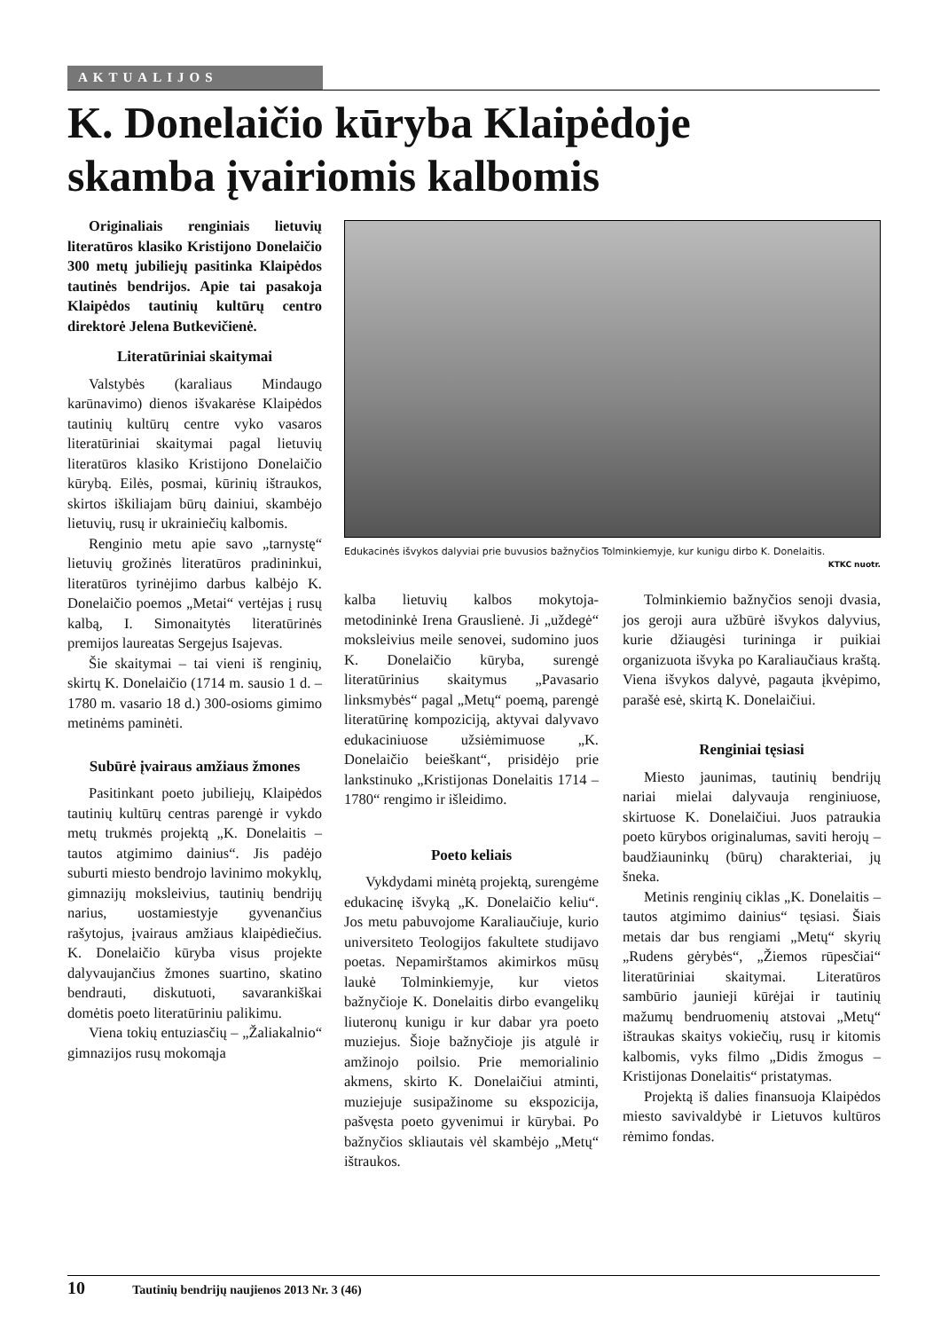AKTUALIJOS
K. Donelaičio kūryba Klaipėdoje
skamba įvairiomis kalbomis
Originaliais renginiais lietuvių literatūros klasiko Kristijono Donelaičio 300 metų jubiliejų pasitinka Klaipėdos tautinės bendrijos. Apie tai pasakoja Klaipėdos tautinių kultūrų centro direktorė Jelena Butkevičienė.
Literatūriniai skaitymai
Valstybės (karaliaus Mindaugo karūnavimo) dienos išvakarėse Klaipėdos tautinių kultūrų centre vyko vasaros literatūriniai skaitymai pagal lietuvių literatūros klasiko Kristijono Donelaičio kūrybą. Eilės, posmai, kūrinių ištraukos, skirtos iškiliajam būrų dainiui, skambėjo lietuvių, rusų ir ukrainiečių kalbomis.
Renginio metu apie savo „tarnystę“ lietuvių grožinės literatūros pradininkui, literatūros tyrinėjimo darbus kalbėjo K. Donelaičio poemos „Metai“ vertėjas į rusų kalbą, I. Simonaitytės literatūrinės premijos laureatas Sergejus Isajevas.
Šie skaitymai – tai vieni iš renginių, skirtų K. Donelaičio (1714 m. sausio 1 d. – 1780 m. vasario 18 d.) 300-osioms gimimo metinėms paminėti.
Subūrė įvairaus amžiaus žmones
Pasitinkant poeto jubiliejų, Klaipėdos tautinių kultūrų centras parengė ir vykdo metų trukmės projektą „K. Donelaitis – tautos atgimimo dainius“. Jis padėjo suburti miesto bendrojo lavinimo mokyklų, gimnazijų moksleivius, tautinių bendrijų narius, uostamiestyje gyvenančius rašytojus, įvairaus amžiaus klaipėdiečius. K. Donelaičio kūryba visus projekte dalyvaujančius žmones suartino, skatino bendrauti, diskutuoti, savarankiškai domėtis poeto literatūriniu palikimu.
Viena tokių entuziasčių – „Žaliakalnio“ gimnazijos rusų mokomąja
Edukacinės išvykos dalyviai prie buvusios bažnyčios Tolminkiemyje, kur kunigu dirbo K. Donelaitis.
KTKC nuotr.
kalba lietuvių kalbos mokytoja-metodininkė Irena Grauslienė. Ji „uždegė“ moksleivius meile senovei, sudomino juos K. Donelaičio kūryba, surengė literatūrinius skaitymus „Pavasario linksmybės“ pagal „Metų“ poemą, parengė literatūrinę kompoziciją, aktyvai dalyvavo edukaciniuose užsiėmimuose „K. Donelaičio beieškant“, prisidėjo prie lankstinuko „Kristijonas Donelaitis 1714 – 1780“ rengimo ir išleidimo.
Poeto keliais
Vykdydami minėtą projektą, surengėme edukacinę išvyką „K. Donelaičio keliu“. Jos metu pabuvojome Karaliaučiuje, kurio universiteto Teologijos fakultete studijavo poetas. Nepamirštamos akimirkos mūsų laukė Tolminkiemyje, kur vietos bažnyčioje K. Donelaitis dirbo evangelikų liuteronų kunigu ir kur dabar yra poeto muziejus. Šioje bažnyčioje jis atgulė ir amžinojo poilsio. Prie memorialinio akmens, skirto K. Donelaičiui atminti, muziejuje susipažinome su ekspozicija, pašvęsta poeto gyvenimui ir kūrybai. Po bažnyčios skliautais vėl skambėjo „Metų“ ištraukos.
Tolminkiemio bažnyčios senoji dvasia, jos geroji aura užbūrė išvykos dalyvius, kurie džiaugėsi turininga ir puikiai organizuota išvyka po Karaliaučiaus kraštą. Viena išvykos dalyvė, pagauta įkvėpimo, parašė esė, skirtą K. Donelaičiui.
Renginiai tęsiasi
Miesto jaunimas, tautinių bendrijų nariai mielai dalyvauja renginiuose, skirtuose K. Donelaičiui. Juos patraukia poeto kūrybos originalumas, saviti herojų – baudžiauninkų (būrų) charakteriai, jų šneka.
Metinis renginių ciklas „K. Donelaitis – tautos atgimimo dainius“ tęsiasi. Šiais metais dar bus rengiami „Metų“ skyrių „Rudens gėrybės“, „Žiemos rūpesčiai“ literatūriniai skaitymai. Literatūros sambūrio jaunieji kūrėjai ir tautinių mažumų bendruomenių atstovai „Metų“ ištraukas skaitys vokiečių, rusų ir kitomis kalbomis, vyks filmo „Didis žmogus – Kristijonas Donelaitis“ pristatymas.
Projektą iš dalies finansuoja Klaipėdos miesto savivaldybė ir Lietuvos kultūros rėmimo fondas.
10 Tautinių bendrijų naujienos 2013 Nr. 3 (46)